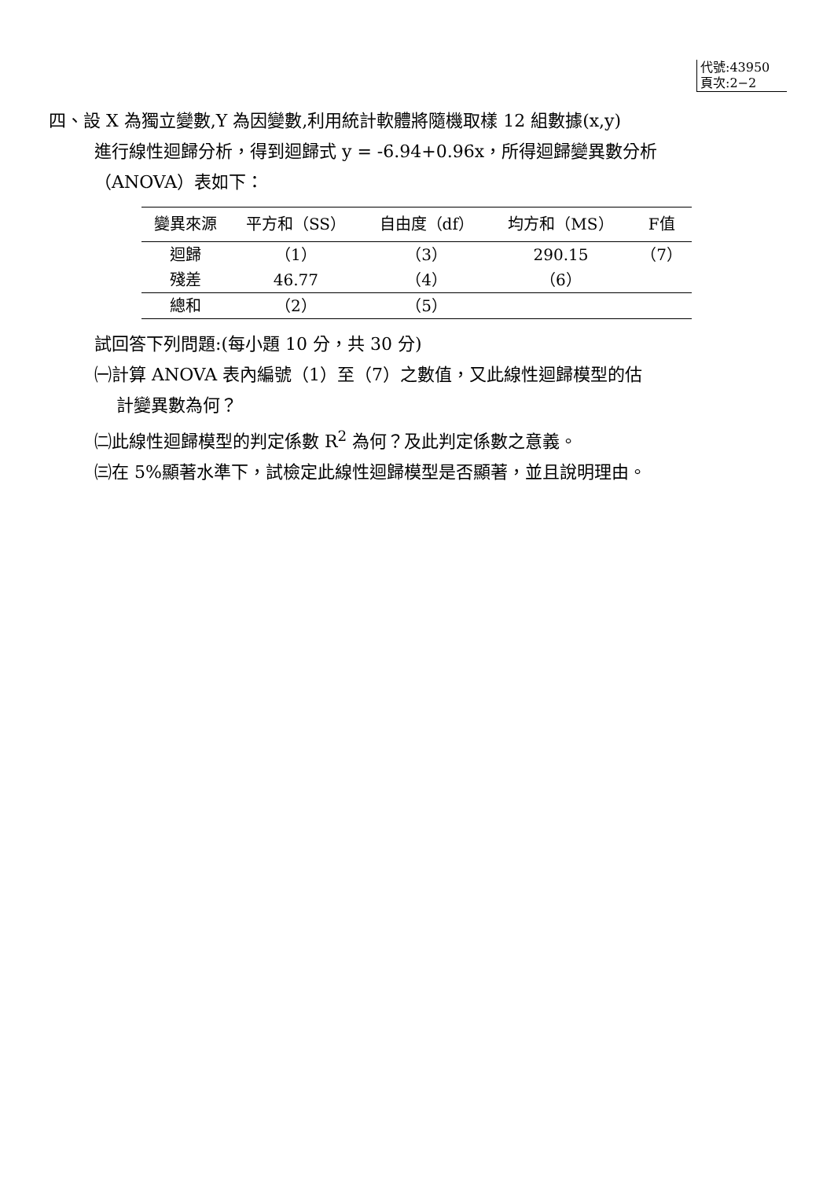代號:43950
頁次:2−2
四、設 X 為獨立變數,Y 為因變數,利用統計軟體將隨機取樣 12 組數據(x,y)
進行線性迴歸分析，得到迴歸式 y = -6.94+0.96x，所得迴歸變異數分析
（ANOVA）表如下：
| 變異來源 | 平方和（SS） | 自由度（df） | 均方和（MS） | F值 |
| --- | --- | --- | --- | --- |
| 迴歸 | （1） | （3） | 290.15 | （7） |
| 殘差 | 46.77 | （4） | （6） | |
| 總和 | （2） | （5） | | |
試回答下列問題:(每小題 10 分，共 30 分)
㈠計算 ANOVA 表內編號（1）至（7）之數值，又此線性迴歸模型的估
計變異數為何？
㈡此線性迴歸模型的判定係數 R<sup>2</sup> 為何？及此判定係數之意義。
㈢在 5%顯著水準下，試檢定此線性迴歸模型是否顯著，並且說明理由。